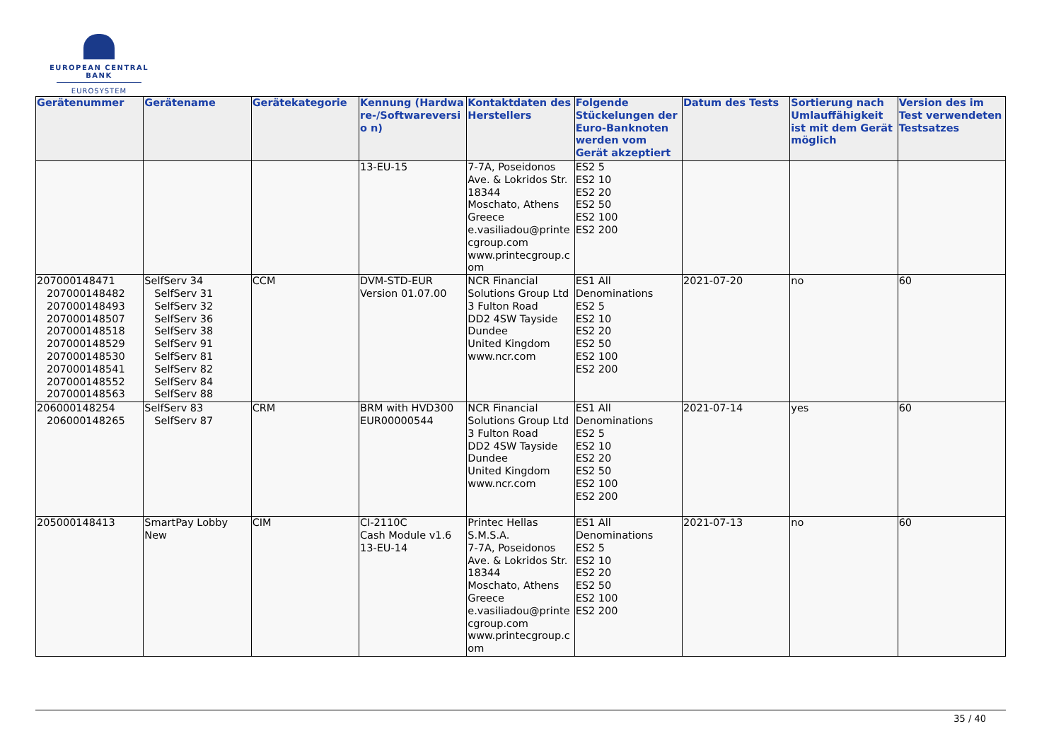EUROPEAN CENTRAL BANK
EUROSYSTEM
| Gerätenummer | Gerätename | Gerätekategorie | Kennung (Hardwa re-/Softwareversio n) | Kontaktdaten des Herstellers | Folgende Stückelungen der Euro-Banknoten werden vom Gerät akzeptiert | Datum des Tests | Sortierung nach Umlauffähigkeit ist mit dem Gerät möglich | Version des im Test verwendeten Testsatzes |
| --- | --- | --- | --- | --- | --- | --- | --- | --- |
| | | | 13-EU-15 | 7-7A, Poseidonos Ave. & Lokridos Str. 18344 Moschato, Athens Greece e.vasiliadou@printecgroup.com www.printecgroup.com | ES2 5 ES2 10 ES2 20 ES2 50 ES2 100 ES2 200 | | | |
| 207000148471 207000148482 207000148493 207000148507 207000148518 207000148529 207000148530 207000148541 207000148552 207000148563 | SelfServ 34 SelfServ 31 SelfServ 32 SelfServ 36 SelfServ 38 SelfServ 91 SelfServ 81 SelfServ 82 SelfServ 84 SelfServ 88 | CCM | DVM-STD-EUR Version 01.07.00 | NCR Financial Solutions Group Ltd 3 Fulton Road DD2 4SW Tayside Dundee United Kingdom www.ncr.com | ES1 All Denominations ES2 5 ES2 10 ES2 20 ES2 50 ES2 100 ES2 200 | 2021-07-20 | no | 60 |
| 206000148254 206000148265 | SelfServ 83 SelfServ 87 | CRM | BRM with HVD300 EUR00000544 | NCR Financial Solutions Group Ltd 3 Fulton Road DD2 4SW Tayside Dundee United Kingdom www.ncr.com | ES1 All Denominations ES2 5 ES2 10 ES2 20 ES2 50 ES2 100 ES2 200 | 2021-07-14 | yes | 60 |
| 205000148413 | SmartPay Lobby New | CIM | CI-2110C Cash Module v1.6 13-EU-14 | Printec Hellas S.M.S.A. 7-7A, Poseidonos Ave. & Lokridos Str. 18344 Moschato, Athens Greece e.vasiliadou@printecgroup.com www.printecgroup.com | ES1 All Denominations ES2 5 ES2 10 ES2 20 ES2 50 ES2 100 ES2 200 | 2021-07-13 | no | 60 |
35 / 40